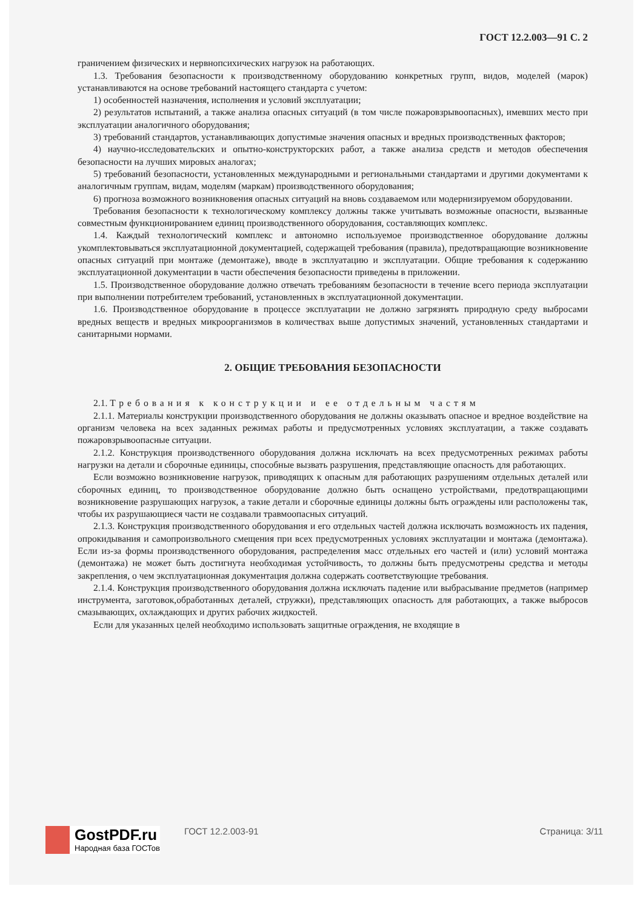ГОСТ 12.2.003—91 С. 2
граничением физических и нервнопсихических нагрузок на работающих.
1.3. Требования безопасности к производственному оборудованию конкретных групп, видов, моделей (марок) устанавливаются на основе требований настоящего стандарта с учетом:
1) особенностей назначения, исполнения и условий эксплуатации;
2) результатов испытаний, а также анализа опасных ситуаций (в том числе пожаровзрывоопасных), имевших место при эксплуатации аналогичного оборудования;
3) требований стандартов, устанавливающих допустимые значения опасных и вредных производственных факторов;
4) научно-исследовательских и опытно-конструкторских работ, а также анализа средств и методов обеспечения безопасности на лучших мировых аналогах;
5) требований безопасности, установленных международными и региональными стандартами и другими документами к аналогичным группам, видам, моделям (маркам) производственного оборудования;
6) прогноза возможного возникновения опасных ситуаций на вновь создаваемом или модернизируемом оборудовании.
Требования безопасности к технологическому комплексу должны также учитывать возможные опасности, вызванные совместным функционированием единиц производственного оборудования, составляющих комплекс.
1.4. Каждый технологический комплекс и автономно используемое производственное оборудование должны укомплектовываться эксплуатационной документацией, содержащей требования (правила), предотвращающие возникновение опасных ситуаций при монтаже (демонтаже), вводе в эксплуатацию и эксплуатации. Общие требования к содержанию эксплуатационной документации в части обеспечения безопасности приведены в приложении.
1.5. Производственное оборудование должно отвечать требованиям безопасности в течение всего периода эксплуатации при выполнении потребителем требований, установленных в эксплуатационной документации.
1.6. Производственное оборудование в процессе эксплуатации не должно загрязнять природную среду выбросами вредных веществ и вредных микроорганизмов в количествах выше допустимых значений, установленных стандартами и санитарными нормами.
2. ОБЩИЕ ТРЕБОВАНИЯ БЕЗОПАСНОСТИ
2.1. Требования к конструкции и ее отдельным частям
2.1.1. Материалы конструкции производственного оборудования не должны оказывать опасное и вредное воздействие на организм человека на всех заданных режимах работы и предусмотренных условиях эксплуатации, а также создавать пожаровзрывоопасные ситуации.
2.1.2. Конструкция производственного оборудования должна исключать на всех предусмотренных режимах работы нагрузки на детали и сборочные единицы, способные вызвать разрушения, представляющие опасность для работающих.
Если возможно возникновение нагрузок, приводящих к опасным для работающих разрушениям отдельных деталей или сборочных единиц, то производственное оборудование должно быть оснащено устройствами, предотвращающими возникновение разрушающих нагрузок, а такие детали и сборочные единицы должны быть ограждены или расположены так, чтобы их разрушающиеся части не создавали травмоопасных ситуаций.
2.1.3. Конструкция производственного оборудования и его отдельных частей должна исключать возможность их падения, опрокидывания и самопроизвольного смещения при всех предусмотренных условиях эксплуатации и монтажа (демонтажа). Если из-за формы производственного оборудования, распределения масс отдельных его частей и (или) условий монтажа (демонтажа) не может быть достигнута необходимая устойчивость, то должны быть предусмотрены средства и методы закрепления, о чем эксплуатационная документация должна содержать соответствующие требования.
2.1.4. Конструкция производственного оборудования должна исключать падение или выбрасывание предметов (например инструмента, заготовок,обработанных деталей, стружки), представляющих опасность для работающих, а также выбросов смазывающих, охлаждающих и других рабочих жидкостей.
Если для указанных целей необходимо использовать защитные ограждения, не входящие в
GostPDF.ru
Народная база ГОСТов
ГОСТ 12.2.003-91 Страница: 3/11